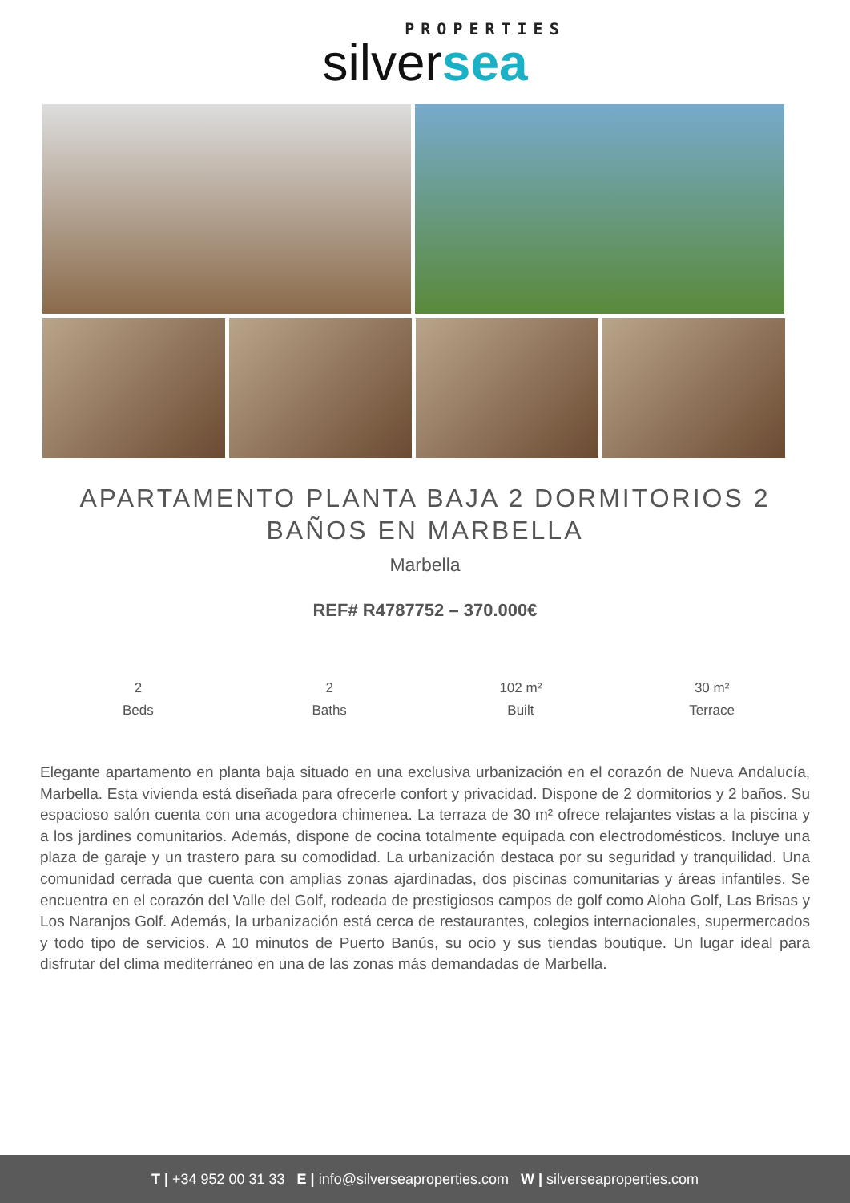PROPERTIES
silversea
APARTAMENTO PLANTA BAJA 2 DORMITORIOS 2 BAÑOS EN MARBELLA
Marbella
REF# R4787752 – 370.000€
2
Beds
2
Baths
102 m²
Built
30 m²
Terrace
Elegante apartamento en planta baja situado en una exclusiva urbanización en el corazón de Nueva Andalucía, Marbella. Esta vivienda está diseñada para ofrecerle confort y privacidad. Dispone de 2 dormitorios y 2 baños. Su espacioso salón cuenta con una acogedora chimenea. La terraza de 30 m² ofrece relajantes vistas a la piscina y a los jardines comunitarios. Además, dispone de cocina totalmente equipada con electrodomésticos. Incluye una plaza de garaje y un trastero para su comodidad. La urbanización destaca por su seguridad y tranquilidad. Una comunidad cerrada que cuenta con amplias zonas ajardinadas, dos piscinas comunitarias y áreas infantiles. Se encuentra en el corazón del Valle del Golf, rodeada de prestigiosos campos de golf como Aloha Golf, Las Brisas y Los Naranjos Golf. Además, la urbanización está cerca de restaurantes, colegios internacionales, supermercados y todo tipo de servicios. A 10 minutos de Puerto Banús, su ocio y sus tiendas boutique. Un lugar ideal para disfrutar del clima mediterráneo en una de las zonas más demandadas de Marbella.
T | +34 952 00 31 33 E | info@silverseaproperties.com W | silverseaproperties.com